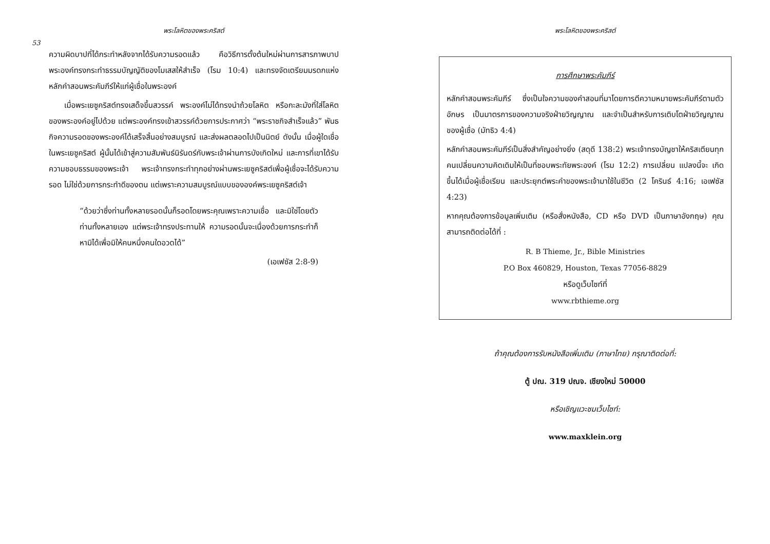พระโลหิตของพระคริสต์
53
ความผิดบาปที่ได้กระทำหลังจากได้รับความรอดแล้ว คือวิธีการตั้งต้นใหม่ผ่านการสารภาพบาป พระองค์ทรงกระทำธรรมบัญญัติของโมเสสให้สำเร็จ (โรม 10:4) และทรงจัดเตรียมมรดกแห่งหลักคำสอนพระคัมภีร์ให้แก่ผู้เชื่อในพระองค์
เมื่อพระเยซูคริสต์ทรงเสด็จขึ้นสวรรค์ พระองค์ไม่ได้ทรงนำถ้วยโลหิต หรือกะละมังที่ใส่โลหิตของพระองค์อยู่ไปด้วย แต่พระองค์ทรงเข้าสวรรค์ด้วยการประกาศว่า “พระราชกิจสำเร็จแล้ว” พันธกิจความรอดของพระองค์ได้เสร็จสิ้นอย่างสมบูรณ์ และส่งผลตลอดไปเป็นนิตย์ ดังนั้น เมื่อผู้ใดเชื่อในพระเยซูคริสต์ ผู้นั้นได้เข้าสู่ความสัมพันธ์นิรันดร์กับพระเจ้าผ่านการบังเกิดใหม่ และการที่เขาได้รับความชอบธรรมของพระเจ้า พระเจ้าทรงกระทำทุกอย่างผ่านพระเยซูคริสต์เพื่อผู้เชื่อจะได้รับความรอด ไม่ใช่ด้วยการกระทำดีของตน แต่เพราะความสมบูรณ์แบบขององค์พระเยซูคริสต์เจ้า
“ด้วยว่าซึ่งท่านทั้งหลายรอดนั้นก็รอดโดยพระคุณเพราะความเชื่อ และมิใช่โดยตัวท่านทั้งหลายเอง แต่พระเจ้าทรงประทานให้ ความรอดนั้นจะเนื่องด้วยการกระทำก็หามิได้เพื่อมิให้คนหนึ่งคนใดอวดได้”
(เอเฟซัส 2:8-9)
พระโลหิตของพระคริสต์
การศึกษาพระคัมภีร์
หลักคำสอนพระคัมภีร์ ซึ่งเป็นใจความของคำสอนที่มาโดยการตีความหมายพระคัมภีร์ตามตัวอักษร เป็นมาตรการของความจริงฝ่ายวิญญาณ และจำเป็นสำหรับการเติบโตฝ่ายวิญญาณของผู้เชื่อ (มัทธิว 4:4)
หลักคำสอนพระคัมภีร์เป็นสิ่งสำคัญอย่างยิ่ง (สดุดี 138:2) พระเจ้าทรงบัญชาให้คริสเตียนทุกคนเปลี่ยนความคิดเดิมให้เป็นที่ชอบพระทัยพระองค์ (โรม 12:2) การเปลี่ยน แปลงนี้จะ เกิดขึ้นได้เมื่อผู้เชื่อเรียน และประยุกต์พระคำของพระเจ้ามาใช้ในชีวิต (2 โครินธ์ 4:16; เอเฟซัส 4:23)
หากคุณต้องการข้อมูลเพิ่มเติม (หรือสั่งหนังสือ, CD หรือ DVD เป็นภาษาอังกฤษ) คุณสามารถติดต่อได้ที่ :
R. B Thieme, Jr., Bible Ministries
P.O Box 460829, Houston, Texas 77056-8829
หรือดูเว็บไซท์ที่
www.rbthieme.org
ถ้าคุณต้องการรับหนังสือเพิ่มเติม (ภาษาไทย) กรุณาติดต่อที่:
ตู้ ปณ. 319 ปณจ. เชียงใหม่ 50000
หรือเชิญแวะชมเว็บไซท์:
www.maxklein.org